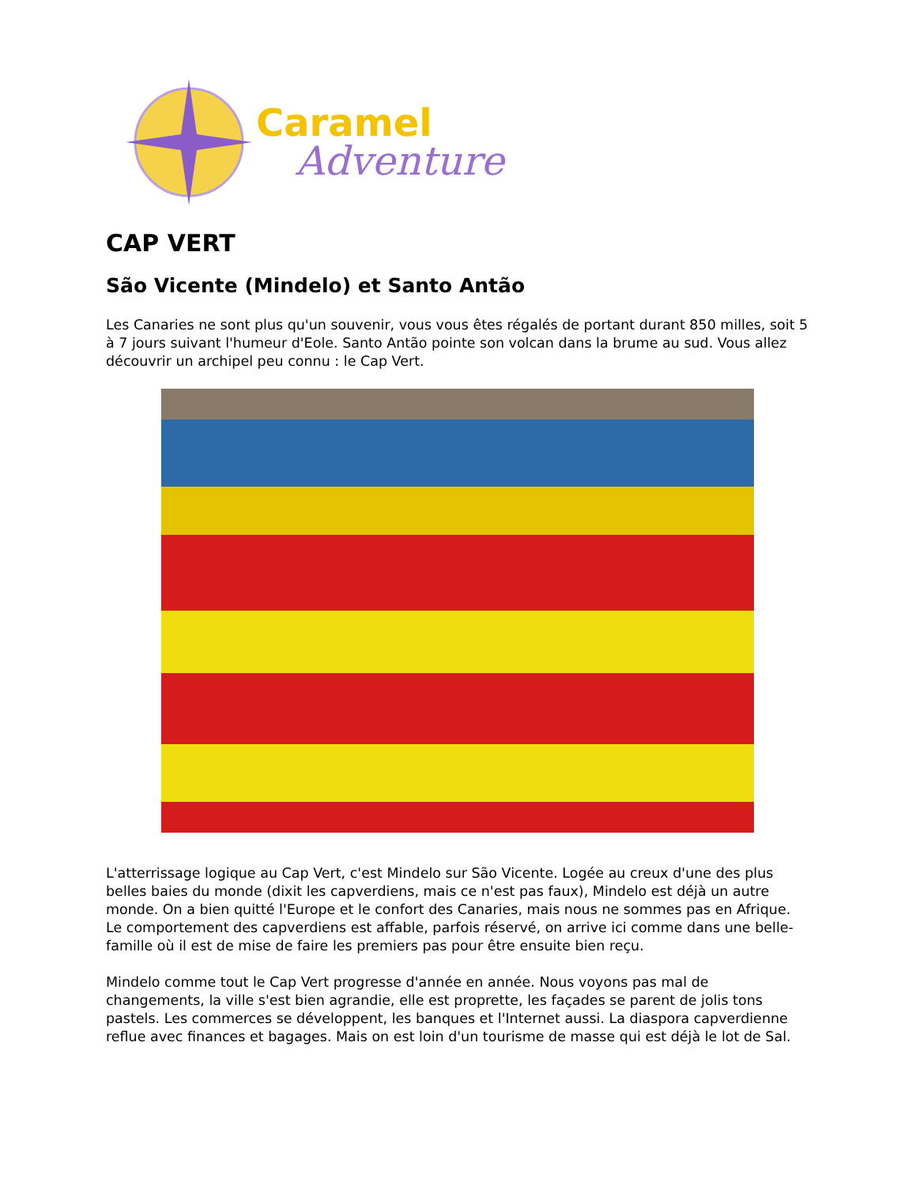Caramel
Adventure
CAP VERT
São Vicente (Mindelo) et Santo Antão
Les Canaries ne sont plus qu'un souvenir, vous vous êtes régalés de portant durant 850 milles, soit 5 à 7 jours suivant l'humeur d'Eole. Santo Antão pointe son volcan dans la brume au sud. Vous allez découvrir un archipel peu connu : le Cap Vert.
L'atterrissage logique au Cap Vert, c'est Mindelo sur São Vicente. Logée au creux d'une des plus belles baies du monde (dixit les capverdiens, mais ce n'est pas faux), Mindelo est déjà un autre monde. On a bien quitté l'Europe et le confort des Canaries, mais nous ne sommes pas en Afrique. Le comportement des capverdiens est affable, parfois réservé, on arrive ici comme dans une belle-famille où il est de mise de faire les premiers pas pour être ensuite bien reçu.
Mindelo comme tout le Cap Vert progresse d'année en année. Nous voyons pas mal de changements, la ville s'est bien agrandie, elle est proprette, les façades se parent de jolis tons pastels. Les commerces se développent, les banques et l'Internet aussi. La diaspora capverdienne reflue avec finances et bagages. Mais on est loin d'un tourisme de masse qui est déjà le lot de Sal.